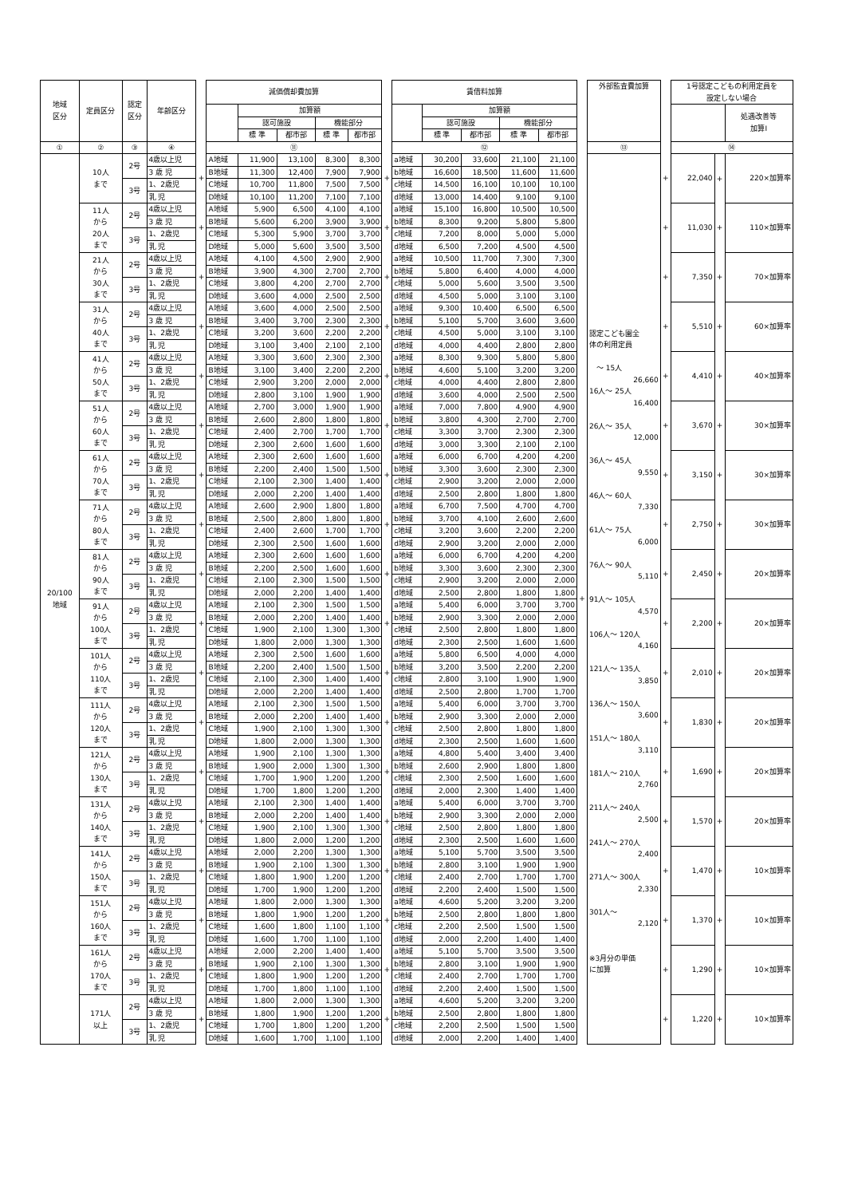| 地域 区分 | 定員区分 | 認定 区分 | 年齢区分 | | 減価償却費加算 | | | | | | 賃借料加算 | | | | | | 外部監査費加算 | | 1号認定こどもの利用定員を 設定しない場合 | | |
| --- | --- | --- | --- | --- | --- | --- | --- | --- | --- | --- | --- | --- | --- | --- | --- | --- | --- | --- | --- | --- | --- |
| | | | | | | 加算額 | | | | | | 加算額 | | | | | | | | | 処遇改善等 加算Ⅰ |
| | | | | | | 認可施設 | | 機能部分 | | | | 認可施設 | | 機能部分 | | | | | | | |
| | | | | | | 標 準 | 都市部 | 標 準 | 都市部 | | | 標 準 | 都市部 | 標 準 | 都市部 | | | | | | |
| ① | ② | ③ | ④ | | ⑪ | | | | | | ⑫ | | | | | | ⑬ | | ⑭ | | |
| 20/100 地域 | 10人 まで | 2号 | 4歳以上児 | + | A地域 | 11,900 | 13,100 | 8,300 | 8,300 | + | a地域 | 30,200 | 33,600 | 21,100 | 21,100 | + | 認定こども園全 体の利用定員 〜 15人 26,660 16人〜 25人 16,400 26人〜 35人 12,000 36人〜 45人 9,550 46人〜 60人 7,330 61人〜 75人 6,000 76人〜 90人 5,110 91人〜 105人 4,570 106人〜 120人 4,160 121人〜 135人 3,850 136人〜 150人 3,600 151人〜 180人 3,110 181人〜 210人 2,760 211人〜 240人 2,500 241人〜 270人 2,400 271人〜 300人 2,330 301人〜 2,120 ※3月分の単価 に加算 | + | 22,040 | + | 220×加算率 |
| | | | 3 歳 児 | | B地域 | 11,300 | 12,400 | 7,900 | 7,900 | | b地域 | 16,600 | 18,500 | 11,600 | 11,600 | | | | | | |
| | | 3号 | 1、2歳児 | | C地域 | 10,700 | 11,800 | 7,500 | 7,500 | | c地域 | 14,500 | 16,100 | 10,100 | 10,100 | | | | | | |
| | | | 乳 児 | | D地域 | 10,100 | 11,200 | 7,100 | 7,100 | | d地域 | 13,000 | 14,400 | 9,100 | 9,100 | | | | | | |
| | 11人 から 20人 まで | 2号 | 4歳以上児 | + | A地域 | 5,900 | 6,500 | 4,100 | 4,100 | + | a地域 | 15,100 | 16,800 | 10,500 | 10,500 | | | + | 11,030 | + | 110×加算率 |
| | | | 3 歳 児 | | B地域 | 5,600 | 6,200 | 3,900 | 3,900 | | b地域 | 8,300 | 9,200 | 5,800 | 5,800 | | | | | | |
| | | 3号 | 1、2歳児 | | C地域 | 5,300 | 5,900 | 3,700 | 3,700 | | c地域 | 7,200 | 8,000 | 5,000 | 5,000 | | | | | | |
| | | | 乳 児 | | D地域 | 5,000 | 5,600 | 3,500 | 3,500 | | d地域 | 6,500 | 7,200 | 4,500 | 4,500 | | | | | | |
| | 21人 から 30人 まで | 2号 | 4歳以上児 | + | A地域 | 4,100 | 4,500 | 2,900 | 2,900 | + | a地域 | 10,500 | 11,700 | 7,300 | 7,300 | | | + | 7,350 | + | 70×加算率 |
| | | | 3 歳 児 | | B地域 | 3,900 | 4,300 | 2,700 | 2,700 | | b地域 | 5,800 | 6,400 | 4,000 | 4,000 | | | | | | |
| | | 3号 | 1、2歳児 | | C地域 | 3,800 | 4,200 | 2,700 | 2,700 | | c地域 | 5,000 | 5,600 | 3,500 | 3,500 | | | | | | |
| | | | 乳 児 | | D地域 | 3,600 | 4,000 | 2,500 | 2,500 | | d地域 | 4,500 | 5,000 | 3,100 | 3,100 | | | | | | |
| | 31人 から 40人 まで | 2号 | 4歳以上児 | + | A地域 | 3,600 | 4,000 | 2,500 | 2,500 | + | a地域 | 9,300 | 10,400 | 6,500 | 6,500 | | | + | 5,510 | + | 60×加算率 |
| | | | 3 歳 児 | | B地域 | 3,400 | 3,700 | 2,300 | 2,300 | | b地域 | 5,100 | 5,700 | 3,600 | 3,600 | | | | | | |
| | | 3号 | 1、2歳児 | | C地域 | 3,200 | 3,600 | 2,200 | 2,200 | | c地域 | 4,500 | 5,000 | 3,100 | 3,100 | | | | | | |
| | | | 乳 児 | | D地域 | 3,100 | 3,400 | 2,100 | 2,100 | | d地域 | 4,000 | 4,400 | 2,800 | 2,800 | | | | | | |
| | 41人 から 50人 まで | 2号 | 4歳以上児 | + | A地域 | 3,300 | 3,600 | 2,300 | 2,300 | + | a地域 | 8,300 | 9,300 | 5,800 | 5,800 | | | + | 4,410 | + | 40×加算率 |
| | | | 3 歳 児 | | B地域 | 3,100 | 3,400 | 2,200 | 2,200 | | b地域 | 4,600 | 5,100 | 3,200 | 3,200 | | | | | | |
| | | 3号 | 1、2歳児 | | C地域 | 2,900 | 3,200 | 2,000 | 2,000 | | c地域 | 4,000 | 4,400 | 2,800 | 2,800 | | | | | | |
| | | | 乳 児 | | D地域 | 2,800 | 3,100 | 1,900 | 1,900 | | d地域 | 3,600 | 4,000 | 2,500 | 2,500 | | | | | | |
| | 51人 から 60人 まで | 2号 | 4歳以上児 | + | A地域 | 2,700 | 3,000 | 1,900 | 1,900 | + | a地域 | 7,000 | 7,800 | 4,900 | 4,900 | | | + | 3,670 | + | 30×加算率 |
| | | | 3 歳 児 | | B地域 | 2,600 | 2,800 | 1,800 | 1,800 | | b地域 | 3,800 | 4,300 | 2,700 | 2,700 | | | | | | |
| | | 3号 | 1、2歳児 | | C地域 | 2,400 | 2,700 | 1,700 | 1,700 | | c地域 | 3,300 | 3,700 | 2,300 | 2,300 | | | | | | |
| | | | 乳 児 | | D地域 | 2,300 | 2,600 | 1,600 | 1,600 | | d地域 | 3,000 | 3,300 | 2,100 | 2,100 | | | | | | |
| | 61人 から 70人 まで | 2号 | 4歳以上児 | + | A地域 | 2,300 | 2,600 | 1,600 | 1,600 | + | a地域 | 6,000 | 6,700 | 4,200 | 4,200 | | | + | 3,150 | + | 30×加算率 |
| | | | 3 歳 児 | | B地域 | 2,200 | 2,400 | 1,500 | 1,500 | | b地域 | 3,300 | 3,600 | 2,300 | 2,300 | | | | | | |
| | | 3号 | 1、2歳児 | | C地域 | 2,100 | 2,300 | 1,400 | 1,400 | | c地域 | 2,900 | 3,200 | 2,000 | 2,000 | | | | | | |
| | | | 乳 児 | | D地域 | 2,000 | 2,200 | 1,400 | 1,400 | | d地域 | 2,500 | 2,800 | 1,800 | 1,800 | | | | | | |
| | 71人 から 80人 まで | 2号 | 4歳以上児 | + | A地域 | 2,600 | 2,900 | 1,800 | 1,800 | + | a地域 | 6,700 | 7,500 | 4,700 | 4,700 | | | + | 2,750 | + | 30×加算率 |
| | | | 3 歳 児 | | B地域 | 2,500 | 2,800 | 1,800 | 1,800 | | b地域 | 3,700 | 4,100 | 2,600 | 2,600 | | | | | | |
| | | 3号 | 1、2歳児 | | C地域 | 2,400 | 2,600 | 1,700 | 1,700 | | c地域 | 3,200 | 3,600 | 2,200 | 2,200 | | | | | | |
| | | | 乳 児 | | D地域 | 2,300 | 2,500 | 1,600 | 1,600 | | d地域 | 2,900 | 3,200 | 2,000 | 2,000 | | | | | | |
| | 81人 から 90人 まで | 2号 | 4歳以上児 | + | A地域 | 2,300 | 2,600 | 1,600 | 1,600 | + | a地域 | 6,000 | 6,700 | 4,200 | 4,200 | | | + | 2,450 | + | 20×加算率 |
| | | | 3 歳 児 | | B地域 | 2,200 | 2,500 | 1,600 | 1,600 | | b地域 | 3,300 | 3,600 | 2,300 | 2,300 | | | | | | |
| | | 3号 | 1、2歳児 | | C地域 | 2,100 | 2,300 | 1,500 | 1,500 | | c地域 | 2,900 | 3,200 | 2,000 | 2,000 | | | | | | |
| | | | 乳 児 | | D地域 | 2,000 | 2,200 | 1,400 | 1,400 | | d地域 | 2,500 | 2,800 | 1,800 | 1,800 | | | | | | |
| | 91人 から 100人 まで | 2号 | 4歳以上児 | + | A地域 | 2,100 | 2,300 | 1,500 | 1,500 | + | a地域 | 5,400 | 6,000 | 3,700 | 3,700 | | | + | 2,200 | + | 20×加算率 |
| | | | 3 歳 児 | | B地域 | 2,000 | 2,200 | 1,400 | 1,400 | | b地域 | 2,900 | 3,300 | 2,000 | 2,000 | | | | | | |
| | | 3号 | 1、2歳児 | | C地域 | 1,900 | 2,100 | 1,300 | 1,300 | | c地域 | 2,500 | 2,800 | 1,800 | 1,800 | | | | | | |
| | | | 乳 児 | | D地域 | 1,800 | 2,000 | 1,300 | 1,300 | | d地域 | 2,300 | 2,500 | 1,600 | 1,600 | | | | | | |
| | 101人 から 110人 まで | 2号 | 4歳以上児 | + | A地域 | 2,300 | 2,500 | 1,600 | 1,600 | + | a地域 | 5,800 | 6,500 | 4,000 | 4,000 | | | + | 2,010 | + | 20×加算率 |
| | | | 3 歳 児 | | B地域 | 2,200 | 2,400 | 1,500 | 1,500 | | b地域 | 3,200 | 3,500 | 2,200 | 2,200 | | | | | | |
| | | 3号 | 1、2歳児 | | C地域 | 2,100 | 2,300 | 1,400 | 1,400 | | c地域 | 2,800 | 3,100 | 1,900 | 1,900 | | | | | | |
| | | | 乳 児 | | D地域 | 2,000 | 2,200 | 1,400 | 1,400 | | d地域 | 2,500 | 2,800 | 1,700 | 1,700 | | | | | | |
| | 111人 から 120人 まで | 2号 | 4歳以上児 | + | A地域 | 2,100 | 2,300 | 1,500 | 1,500 | + | a地域 | 5,400 | 6,000 | 3,700 | 3,700 | | | + | 1,830 | + | 20×加算率 |
| | | | 3 歳 児 | | B地域 | 2,000 | 2,200 | 1,400 | 1,400 | | b地域 | 2,900 | 3,300 | 2,000 | 2,000 | | | | | | |
| | | 3号 | 1、2歳児 | | C地域 | 1,900 | 2,100 | 1,300 | 1,300 | | c地域 | 2,500 | 2,800 | 1,800 | 1,800 | | | | | | |
| | | | 乳 児 | | D地域 | 1,800 | 2,000 | 1,300 | 1,300 | | d地域 | 2,300 | 2,500 | 1,600 | 1,600 | | | | | | |
| | 121人 から 130人 まで | 2号 | 4歳以上児 | + | A地域 | 1,900 | 2,100 | 1,300 | 1,300 | + | a地域 | 4,800 | 5,400 | 3,400 | 3,400 | | | + | 1,690 | + | 20×加算率 |
| | | | 3 歳 児 | | B地域 | 1,900 | 2,000 | 1,300 | 1,300 | | b地域 | 2,600 | 2,900 | 1,800 | 1,800 | | | | | | |
| | | 3号 | 1、2歳児 | | C地域 | 1,700 | 1,900 | 1,200 | 1,200 | | c地域 | 2,300 | 2,500 | 1,600 | 1,600 | | | | | | |
| | | | 乳 児 | | D地域 | 1,700 | 1,800 | 1,200 | 1,200 | | d地域 | 2,000 | 2,300 | 1,400 | 1,400 | | | | | | |
| | 131人 から 140人 まで | 2号 | 4歳以上児 | + | A地域 | 2,100 | 2,300 | 1,400 | 1,400 | + | a地域 | 5,400 | 6,000 | 3,700 | 3,700 | | | + | 1,570 | + | 20×加算率 |
| | | | 3 歳 児 | | B地域 | 2,000 | 2,200 | 1,400 | 1,400 | | b地域 | 2,900 | 3,300 | 2,000 | 2,000 | | | | | | |
| | | 3号 | 1、2歳児 | | C地域 | 1,900 | 2,100 | 1,300 | 1,300 | | c地域 | 2,500 | 2,800 | 1,800 | 1,800 | | | | | | |
| | | | 乳 児 | | D地域 | 1,800 | 2,000 | 1,200 | 1,200 | | d地域 | 2,300 | 2,500 | 1,600 | 1,600 | | | | | | |
| | 141人 から 150人 まで | 2号 | 4歳以上児 | + | A地域 | 2,000 | 2,200 | 1,300 | 1,300 | + | a地域 | 5,100 | 5,700 | 3,500 | 3,500 | | | + | 1,470 | + | 10×加算率 |
| | | | 3 歳 児 | | B地域 | 1,900 | 2,100 | 1,300 | 1,300 | | b地域 | 2,800 | 3,100 | 1,900 | 1,900 | | | | | | |
| | | 3号 | 1、2歳児 | | C地域 | 1,800 | 1,900 | 1,200 | 1,200 | | c地域 | 2,400 | 2,700 | 1,700 | 1,700 | | | | | | |
| | | | 乳 児 | | D地域 | 1,700 | 1,900 | 1,200 | 1,200 | | d地域 | 2,200 | 2,400 | 1,500 | 1,500 | | | | | | |
| | 151人 から 160人 まで | 2号 | 4歳以上児 | + | A地域 | 1,800 | 2,000 | 1,300 | 1,300 | + | a地域 | 4,600 | 5,200 | 3,200 | 3,200 | | | + | 1,370 | + | 10×加算率 |
| | | | 3 歳 児 | | B地域 | 1,800 | 1,900 | 1,200 | 1,200 | | b地域 | 2,500 | 2,800 | 1,800 | 1,800 | | | | | | |
| | | 3号 | 1、2歳児 | | C地域 | 1,600 | 1,800 | 1,100 | 1,100 | | c地域 | 2,200 | 2,500 | 1,500 | 1,500 | | | | | | |
| | | | 乳 児 | | D地域 | 1,600 | 1,700 | 1,100 | 1,100 | | d地域 | 2,000 | 2,200 | 1,400 | 1,400 | | | | | | |
| | 161人 から 170人 まで | 2号 | 4歳以上児 | + | A地域 | 2,000 | 2,200 | 1,400 | 1,400 | + | a地域 | 5,100 | 5,700 | 3,500 | 3,500 | | | + | 1,290 | + | 10×加算率 |
| | | | 3 歳 児 | | B地域 | 1,900 | 2,100 | 1,300 | 1,300 | | b地域 | 2,800 | 3,100 | 1,900 | 1,900 | | | | | | |
| | | 3号 | 1、2歳児 | | C地域 | 1,800 | 1,900 | 1,200 | 1,200 | | c地域 | 2,400 | 2,700 | 1,700 | 1,700 | | | | | | |
| | | | 乳 児 | | D地域 | 1,700 | 1,800 | 1,100 | 1,100 | | d地域 | 2,200 | 2,400 | 1,500 | 1,500 | | | | | | |
| | 171人 以上 | 2号 | 4歳以上児 | + | A地域 | 1,800 | 2,000 | 1,300 | 1,300 | + | a地域 | 4,600 | 5,200 | 3,200 | 3,200 | | | + | 1,220 | + | 10×加算率 |
| | | | 3 歳 児 | | B地域 | 1,800 | 1,900 | 1,200 | 1,200 | | b地域 | 2,500 | 2,800 | 1,800 | 1,800 | | | | | | |
| | | 3号 | 1、2歳児 | | C地域 | 1,700 | 1,800 | 1,200 | 1,200 | | c地域 | 2,200 | 2,500 | 1,500 | 1,500 | | | | | | |
| | | | 乳 児 | | D地域 | 1,600 | 1,700 | 1,100 | 1,100 | | d地域 | 2,000 | 2,200 | 1,400 | 1,400 | | | | | | |